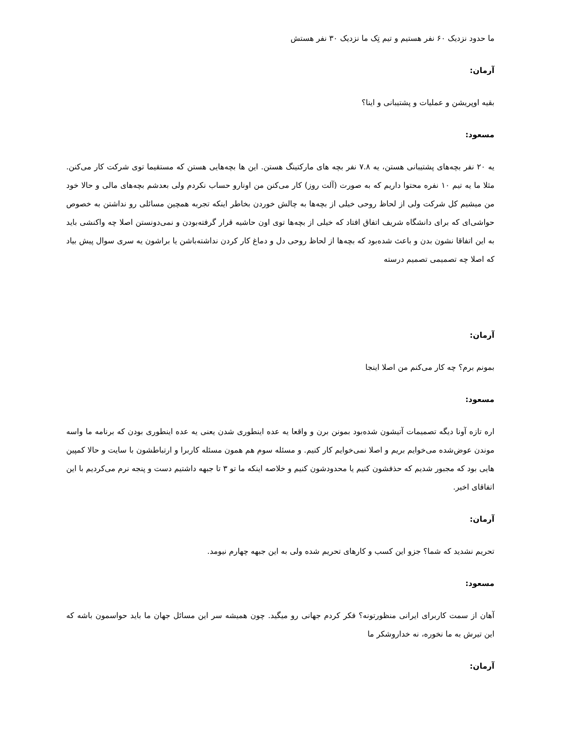ما حدود نزدیک ۶۰ نفر هستیم و تیم تِک ما نزدیک ۳۰ نفر هستش
آرمان:
بقیه اوپریشن و عملیات و پشتیبانی و اینا؟
مسعود:
یه ۲۰ نفر بچه‌های پشتیبانی هستن، یه ۷.۸ نفر بچه های مارکتینگ هستن. این ها بچه‌هایی هستن که مستقیما توی شرکت کار می‌کنن. مثلا ما یه تیم ۱۰ نفره محتوا داریم که به صورت (آلت روز) کار می‌کنن من اونارو حساب نکردم ولی بعدشم بچه‌های مالی و حالا خود من میشیم کل شرکت ولی از لحاظ روحی خیلی از بچه‌ها به چالش خوردن بخاطر اینکه تجربه همچین مسائلی رو نداشتن به خصوص حواشی‌ای که برای دانشگاه شریف اتفاق افتاد که خیلی از بچه‌ها توی اون حاشیه قرار گرفته‌بودن و نمی‌دونستن اصلا چه واکنشی باید به این اتفاقا نشون بدن و باعث شده‌بود که بچه‌ها از لحاظ روحی دل و دماغ کار کردن نداشته‌باشن یا براشون یه سری سوال پیش بیاد که اصلا چه تصمیمی تصمیم درسته
آرمان:
بمونم برم؟ چه کار می‌کنم من اصلا اینجا
مسعود:
اره تازه آونا دیگه تصمیمات آتیشون شده‌بود بمونن برن و واقعا یه عده اینطوری شدن یعنی یه عده اینطوری بودن که برنامه ما واسه موندن عوض‌شده می‌خوایم بریم و اصلا نمی‌خوایم کار کنیم. و مسئله سوم هم همون مسئله کاربرا و ارتباطشون با سایت و حالا کمپین هایی بود که مجبور شدیم که حذفشون کنیم یا محدودشون کنیم و خلاصه اینکه ما تو ۳ تا جبهه داشتیم دست و پنجه نرم می‌کردیم با این اتفاقای اخیر.
آرمان:
تحریم نشدید که شما؟ جزو این کسب و کارهای تحریم شده ولی به این جبهه چهارم نیومد.
مسعود:
آهان از سمت کاربرای ایرانی منظورتونه؟ فکر کردم جهانی رو میگید. چون همیشه سر این مسائل جهان ما باید حواسمون باشه که این تیرش به ما نخوره، نه خداروشکر ما
آرمان: